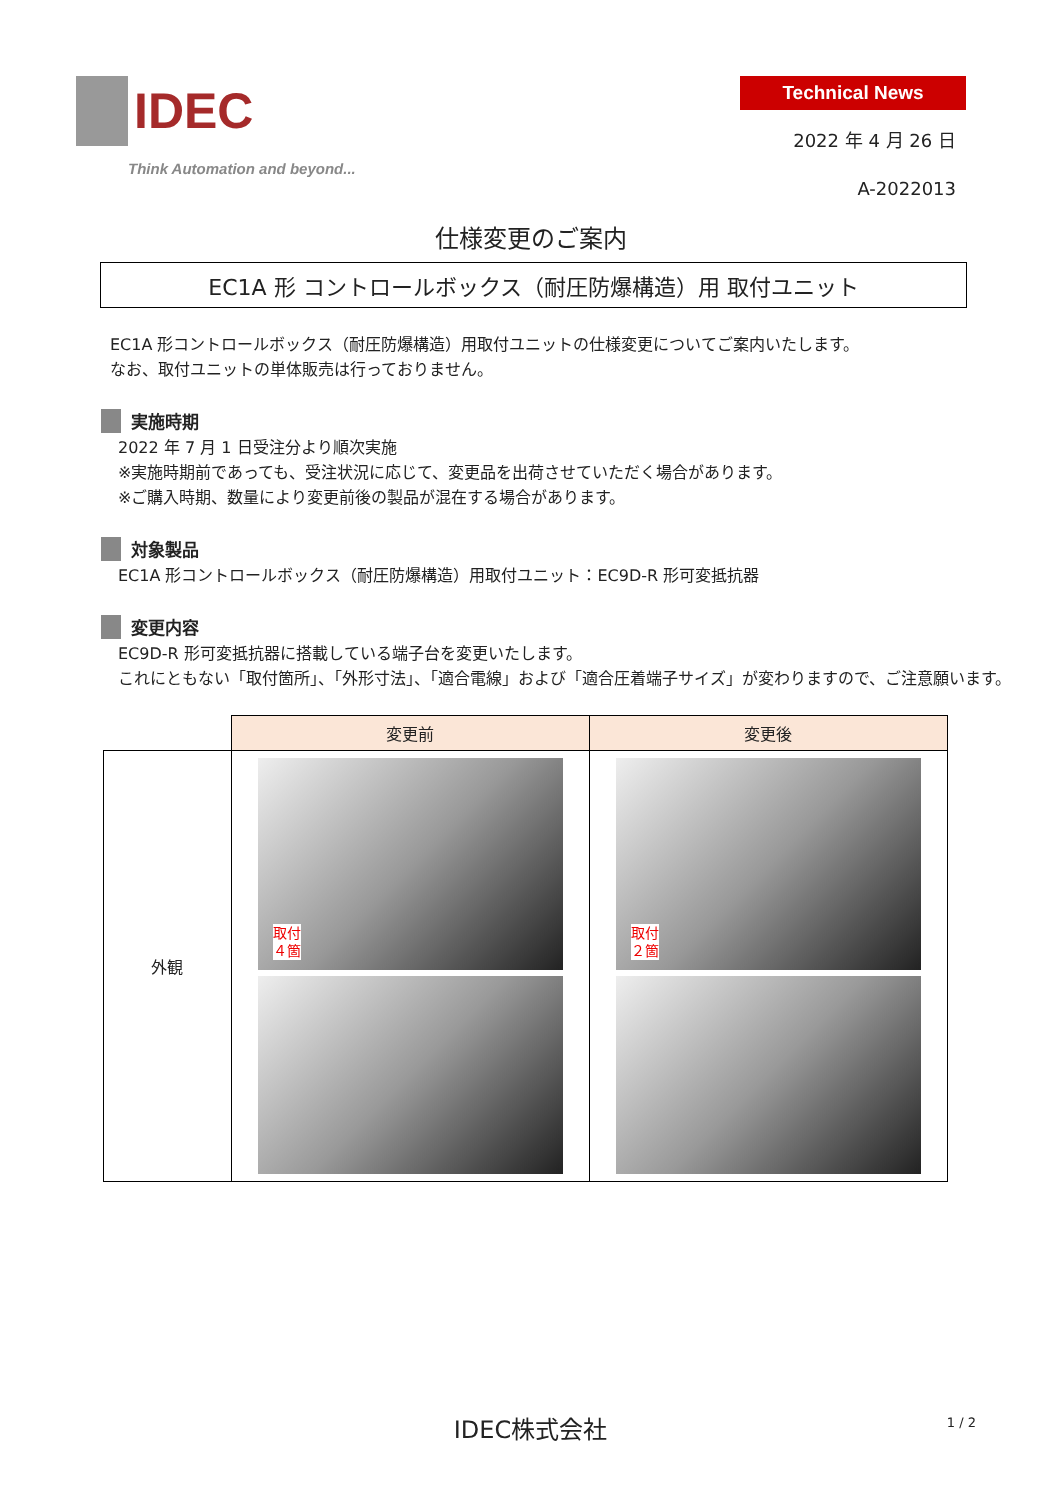IDEC
Think Automation and beyond...
Technical News
2022 年 4 月 26 日
A-2022013
仕様変更のご案内
EC1A 形 コントロールボックス（耐圧防爆構造）用 取付ユニット
EC1A 形コントロールボックス（耐圧防爆構造）用取付ユニットの仕様変更についてご案内いたします。
なお、取付ユニットの単体販売は行っておりません。
実施時期
2022 年 7 月 1 日受注分より順次実施
※実施時期前であっても、受注状況に応じて、変更品を出荷させていただく場合があります。
※ご購入時期、数量により変更前後の製品が混在する場合があります。
対象製品
EC1A 形コントロールボックス（耐圧防爆構造）用取付ユニット：EC9D-R 形可変抵抗器
変更内容
EC9D-R 形可変抵抗器に搭載している端子台を変更いたします。
これにともない「取付箇所」、「外形寸法」、「適合電線」および「適合圧着端子サイズ」が変わりますので、ご注意願います。
| | 変更前 | 変更後 |
| 外観 | 取付 ４箇 | 取付 ２箇 |
IDEC株式会社 1 / 2